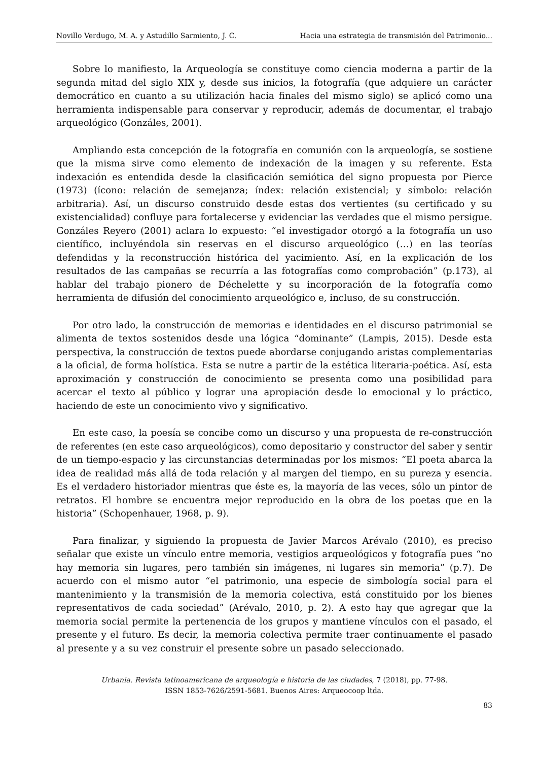Novillo Verdugo, M. A. y Astudillo Sarmiento, J. C. Hacia una estrategia de transmisión del Patrimonio...
Sobre lo manifiesto, la Arqueología se constituye como ciencia moderna a partir de la segunda mitad del siglo XIX y, desde sus inicios, la fotografía (que adquiere un carácter democrático en cuanto a su utilización hacia finales del mismo siglo) se aplicó como una herramienta indispensable para conservar y reproducir, además de documentar, el trabajo arqueológico (Gonzáles, 2001).
Ampliando esta concepción de la fotografía en comunión con la arqueología, se sostiene que la misma sirve como elemento de indexación de la imagen y su referente. Esta indexación es entendida desde la clasificación semiótica del signo propuesta por Pierce (1973) (ícono: relación de semejanza; índex: relación existencial; y símbolo: relación arbitraria). Así, un discurso construido desde estas dos vertientes (su certificado y su existencialidad) confluye para fortalecerse y evidenciar las verdades que el mismo persigue. Gonzáles Reyero (2001) aclara lo expuesto: “el investigador otorgó a la fotografía un uso científico, incluyéndola sin reservas en el discurso arqueológico (…) en las teorías defendidas y la reconstrucción histórica del yacimiento. Así, en la explicación de los resultados de las campañas se recurría a las fotografías como comprobación” (p.173), al hablar del trabajo pionero de Déchelette y su incorporación de la fotografía como herramienta de difusión del conocimiento arqueológico e, incluso, de su construcción.
Por otro lado, la construcción de memorias e identidades en el discurso patrimonial se alimenta de textos sostenidos desde una lógica “dominante” (Lampis, 2015). Desde esta perspectiva, la construcción de textos puede abordarse conjugando aristas complementarias a la oficial, de forma holística. Esta se nutre a partir de la estética literaria-poética. Así, esta aproximación y construcción de conocimiento se presenta como una posibilidad para acercar el texto al público y lograr una apropiación desde lo emocional y lo práctico, haciendo de este un conocimiento vivo y significativo.
En este caso, la poesía se concibe como un discurso y una propuesta de re-construcción de referentes (en este caso arqueológicos), como depositario y constructor del saber y sentir de un tiempo-espacio y las circunstancias determinadas por los mismos: “El poeta abarca la idea de realidad más allá de toda relación y al margen del tiempo, en su pureza y esencia. Es el verdadero historiador mientras que éste es, la mayoría de las veces, sólo un pintor de retratos. El hombre se encuentra mejor reproducido en la obra de los poetas que en la historia” (Schopenhauer, 1968, p. 9).
Para finalizar, y siguiendo la propuesta de Javier Marcos Arévalo (2010), es preciso señalar que existe un vínculo entre memoria, vestigios arqueológicos y fotografía pues “no hay memoria sin lugares, pero también sin imágenes, ni lugares sin memoria” (p.7). De acuerdo con el mismo autor “el patrimonio, una especie de simbología social para el mantenimiento y la transmisión de la memoria colectiva, está constituido por los bienes representativos de cada sociedad” (Arévalo, 2010, p. 2). A esto hay que agregar que la memoria social permite la pertenencia de los grupos y mantiene vínculos con el pasado, el presente y el futuro. Es decir, la memoria colectiva permite traer continuamente el pasado al presente y a su vez construir el presente sobre un pasado seleccionado.
Urbania. Revista latinoamericana de arqueología e historia de las ciudades, 7 (2018), pp. 77-98.
ISSN 1853-7626/2591-5681. Buenos Aires: Arqueocoop ltda.
83